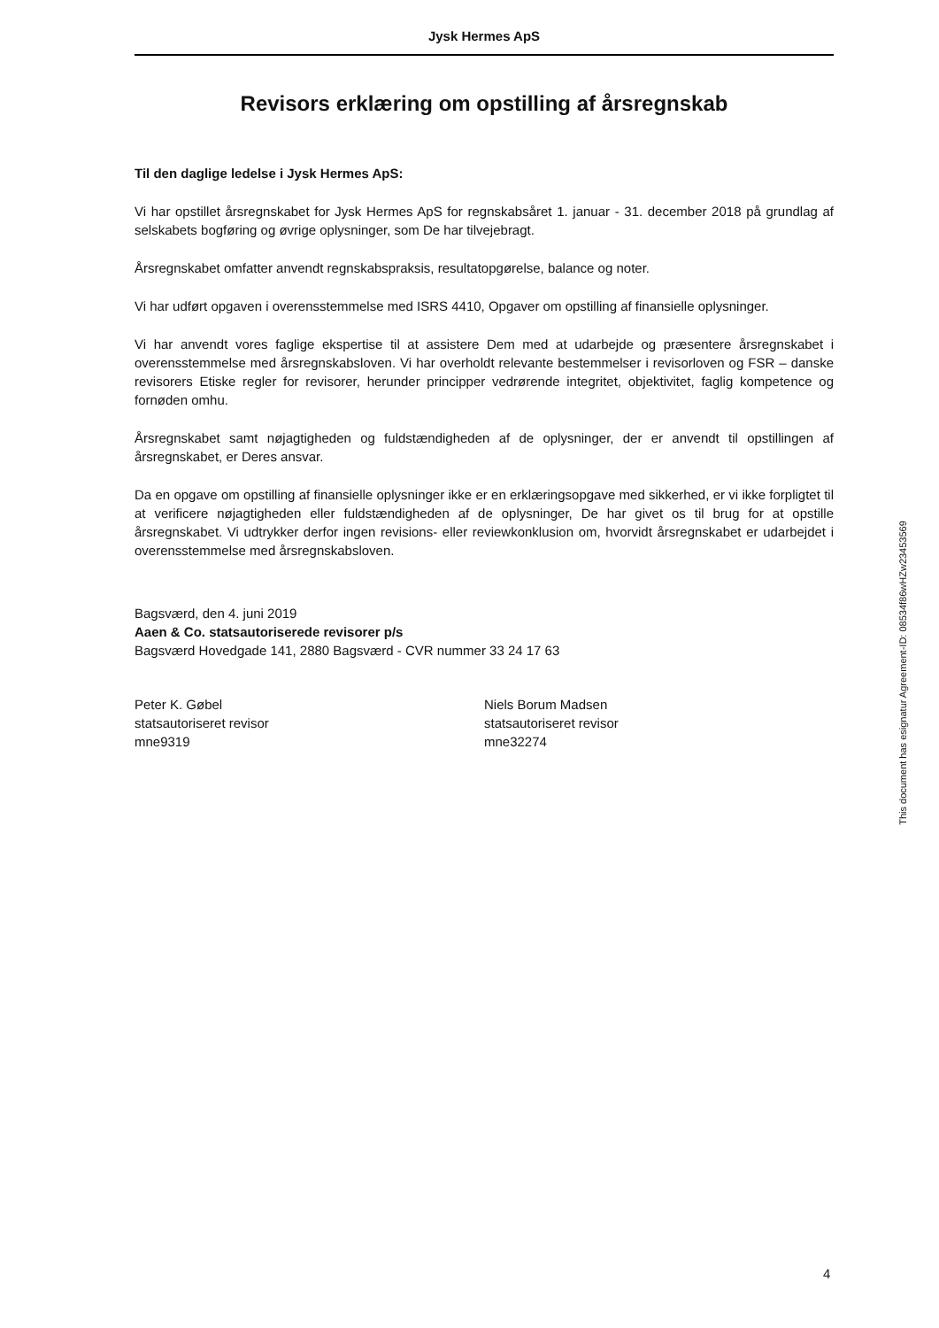Jysk Hermes ApS
Revisors erklæring om opstilling af årsregnskab
Til den daglige ledelse i Jysk Hermes ApS:
Vi har opstillet årsregnskabet for Jysk Hermes ApS for regnskabsåret 1. januar - 31. december 2018 på grundlag af selskabets bogføring og øvrige oplysninger, som De har tilvejebragt.
Årsregnskabet omfatter anvendt regnskabspraksis, resultatopgørelse, balance og noter.
Vi har udført opgaven i overensstemmelse med ISRS 4410, Opgaver om opstilling af finansielle oplysninger.
Vi har anvendt vores faglige ekspertise til at assistere Dem med at udarbejde og præsentere årsregnskabet i overensstemmelse med årsregnskabsloven. Vi har overholdt relevante bestemmelser i revisorloven og FSR – danske revisorers Etiske regler for revisorer, herunder principper vedrørende integritet, objektivitet, faglig kompetence og fornøden omhu.
Årsregnskabet samt nøjagtigheden og fuldstændigheden af de oplysninger, der er anvendt til opstillingen af årsregnskabet, er Deres ansvar.
Da en opgave om opstilling af finansielle oplysninger ikke er en erklæringsopgave med sikkerhed, er vi ikke forpligtet til at verificere nøjagtigheden eller fuldstændigheden af de oplysninger, De har givet os til brug for at opstille årsregnskabet. Vi udtrykker derfor ingen revisions- eller reviewkonklusion om, hvorvidt årsregnskabet er udarbejdet i overensstemmelse med årsregnskabsloven.
Bagsværd, den 4. juni 2019
Aaen & Co. statsautoriserede revisorer p/s
Bagsværd Hovedgade 141, 2880 Bagsværd - CVR nummer 33 24 17 63
Peter K. Gøbel
statsautoriseret revisor
mne9319
Niels Borum Madsen
statsautoriseret revisor
mne32274
This document has esignatur Agreement-ID: 08534f86wHZw23453569
4